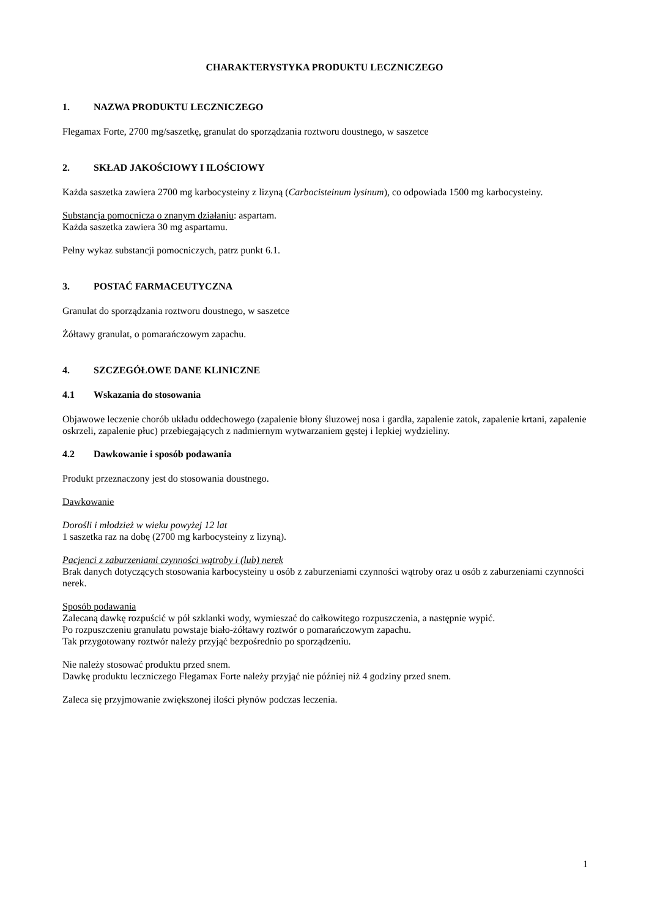CHARAKTERYSTYKA PRODUKTU LECZNICZEGO
1. NAZWA PRODUKTU LECZNICZEGO
Flegamax Forte, 2700 mg/saszetkę, granulat do sporządzania roztworu doustnego, w saszetce
2. SKŁAD JAKOŚCIOWY I ILOŚCIOWY
Każda saszetka zawiera 2700 mg karbocysteiny z lizyną (Carbocisteinum lysinum), co odpowiada 1500 mg karbocysteiny.
Substancja pomocnicza o znanym działaniu: aspartam.
Każda saszetka zawiera 30 mg aspartamu.
Pełny wykaz substancji pomocniczych, patrz punkt 6.1.
3. POSTAĆ FARMACEUTYCZNA
Granulat do sporządzania roztworu doustnego, w saszetce
Żółtawy granulat, o pomarańczowym zapachu.
4. SZCZEGÓŁOWE DANE KLINICZNE
4.1 Wskazania do stosowania
Objawowe leczenie chorób układu oddechowego (zapalenie błony śluzowej nosa i gardła, zapalenie zatok, zapalenie krtani, zapalenie oskrzeli, zapalenie płuc) przebiegających z nadmiernym wytwarzaniem gęstej i lepkiej wydzieliny.
4.2 Dawkowanie i sposób podawania
Produkt przeznaczony jest do stosowania doustnego.
Dawkowanie
Dorośli i młodzież w wieku powyżej 12 lat
1 saszetka raz na dobę (2700 mg karbocysteiny z lizyną).
Pacjenci z zaburzeniami czynności wątroby i (lub) nerek
Brak danych dotyczących stosowania karbocysteiny u osób z zaburzeniami czynności wątroby oraz u osób z zaburzeniami czynności nerek.
Sposób podawania
Zalecaną dawkę rozpuścić w pół szklanki wody, wymieszać do całkowitego rozpuszczenia, a następnie wypić.
Po rozpuszczeniu granulatu powstaje biało-żółtawy roztwór o pomarańczowym zapachu.
Tak przygotowany roztwór należy przyjąć bezpośrednio po sporządzeniu.
Nie należy stosować produktu przed snem.
Dawkę produktu leczniczego Flegamax Forte należy przyjąć nie później niż 4 godziny przed snem.
Zaleca się przyjmowanie zwiększonej ilości płynów podczas leczenia.
1